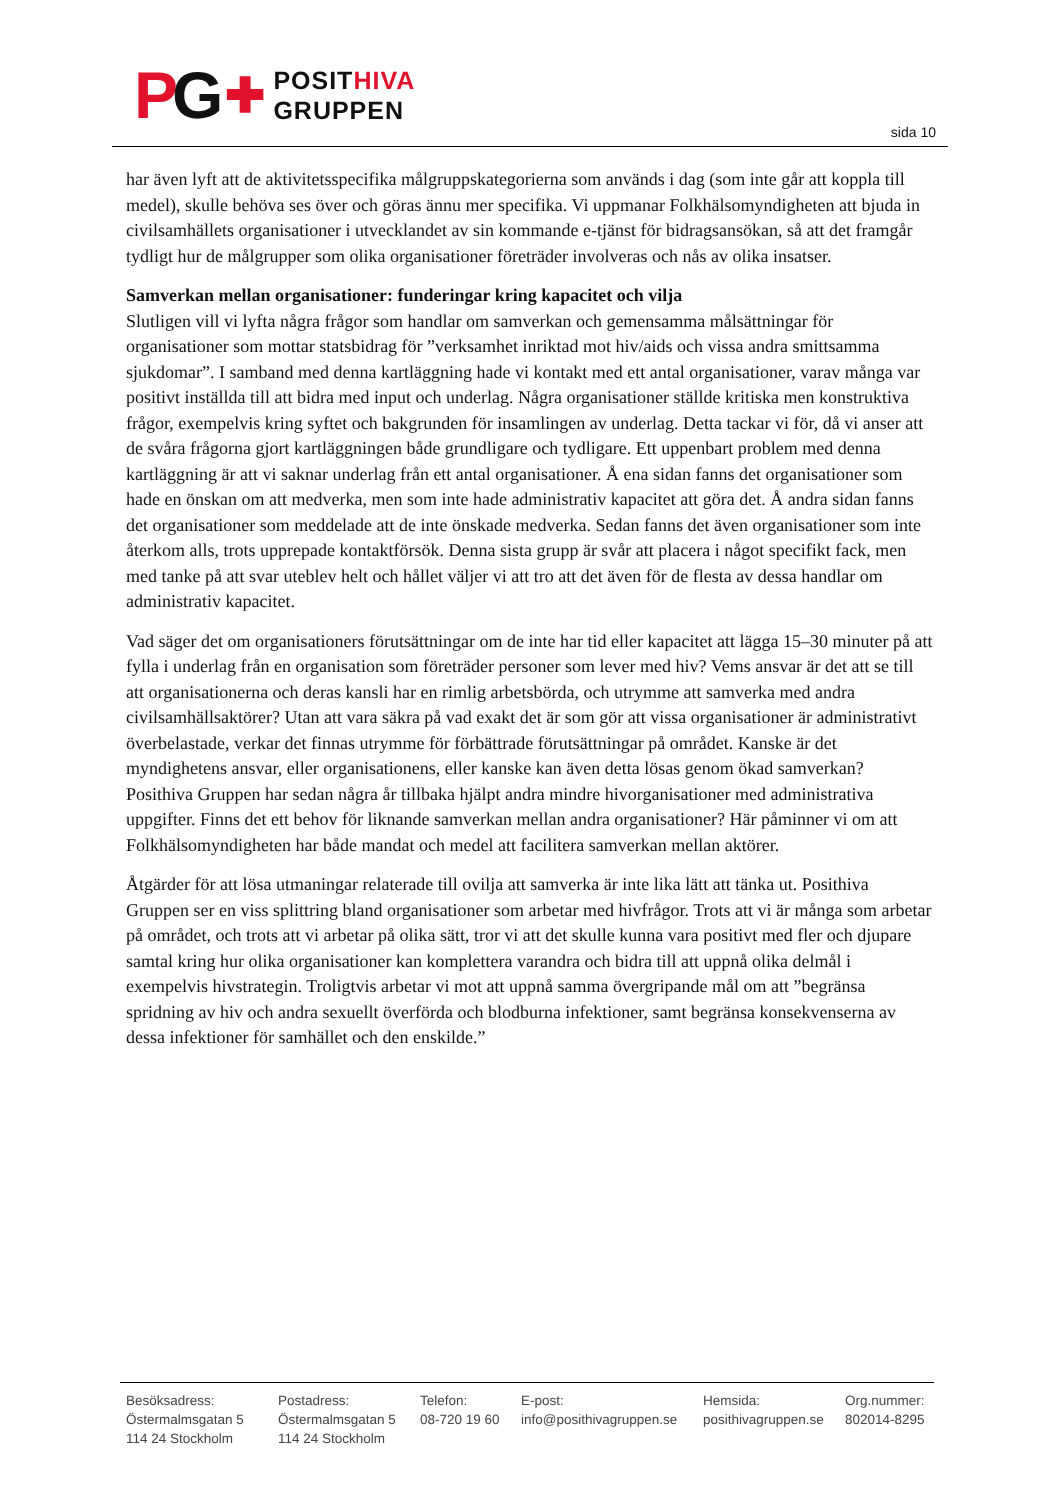PG ✚
POSITHIVA
GRUPPEN
sida 10
har även lyft att de aktivitetsspecifika målgruppskategorierna som används i dag (som inte går att koppla till medel), skulle behöva ses över och göras ännu mer specifika. Vi uppmanar Folkhälsomyndigheten att bjuda in civilsamhällets organisationer i utvecklandet av sin kommande e-tjänst för bidragsansökan, så att det framgår tydligt hur de målgrupper som olika organisationer företräder involveras och nås av olika insatser.
Samverkan mellan organisationer: funderingar kring kapacitet och vilja
Slutligen vill vi lyfta några frågor som handlar om samverkan och gemensamma målsättningar för organisationer som mottar statsbidrag för ”verksamhet inriktad mot hiv/aids och vissa andra smittsamma sjukdomar”. I samband med denna kartläggning hade vi kontakt med ett antal organisationer, varav många var positivt inställda till att bidra med input och underlag. Några organisationer ställde kritiska men konstruktiva frågor, exempelvis kring syftet och bakgrunden för insamlingen av underlag. Detta tackar vi för, då vi anser att de svåra frågorna gjort kartläggningen både grundligare och tydligare. Ett uppenbart problem med denna kartläggning är att vi saknar underlag från ett antal organisationer. Å ena sidan fanns det organisationer som hade en önskan om att medverka, men som inte hade administrativ kapacitet att göra det. Å andra sidan fanns det organisationer som meddelade att de inte önskade medverka. Sedan fanns det även organisationer som inte återkom alls, trots upprepade kontaktförsök. Denna sista grupp är svår att placera i något specifikt fack, men med tanke på att svar uteblev helt och hållet väljer vi att tro att det även för de flesta av dessa handlar om administrativ kapacitet.
Vad säger det om organisationers förutsättningar om de inte har tid eller kapacitet att lägga 15–30 minuter på att fylla i underlag från en organisation som företräder personer som lever med hiv? Vems ansvar är det att se till att organisationerna och deras kansli har en rimlig arbetsbörda, och utrymme att samverka med andra civilsamhällsaktörer? Utan att vara säkra på vad exakt det är som gör att vissa organisationer är administrativt överbelastade, verkar det finnas utrymme för förbättrade förutsättningar på området. Kanske är det myndighetens ansvar, eller organisationens, eller kanske kan även detta lösas genom ökad samverkan? Posithiva Gruppen har sedan några år tillbaka hjälpt andra mindre hivorganisationer med administrativa uppgifter. Finns det ett behov för liknande samverkan mellan andra organisationer? Här påminner vi om att Folkhälsomyndigheten har både mandat och medel att facilitera samverkan mellan aktörer.
Åtgärder för att lösa utmaningar relaterade till ovilja att samverka är inte lika lätt att tänka ut. Posithiva Gruppen ser en viss splittring bland organisationer som arbetar med hivfrågor. Trots att vi är många som arbetar på området, och trots att vi arbetar på olika sätt, tror vi att det skulle kunna vara positivt med fler och djupare samtal kring hur olika organisationer kan komplettera varandra och bidra till att uppnå olika delmål i exempelvis hivstrategin. Troligtvis arbetar vi mot att uppnå samma övergripande mål om att ”begränsa spridning av hiv och andra sexuellt överförda och blodburna infektioner, samt begränsa konsekvenserna av dessa infektioner för samhället och den enskilde.”
Besöksadress:
Östermalmsgatan 5
114 24 Stockholm
Postadress:
Östermalmsgatan 5
114 24 Stockholm
Telefon:
08-720 19 60
E-post:
info@posithivagruppen.se
Hemsida:
posithivagruppen.se
Org.nummer:
802014-8295